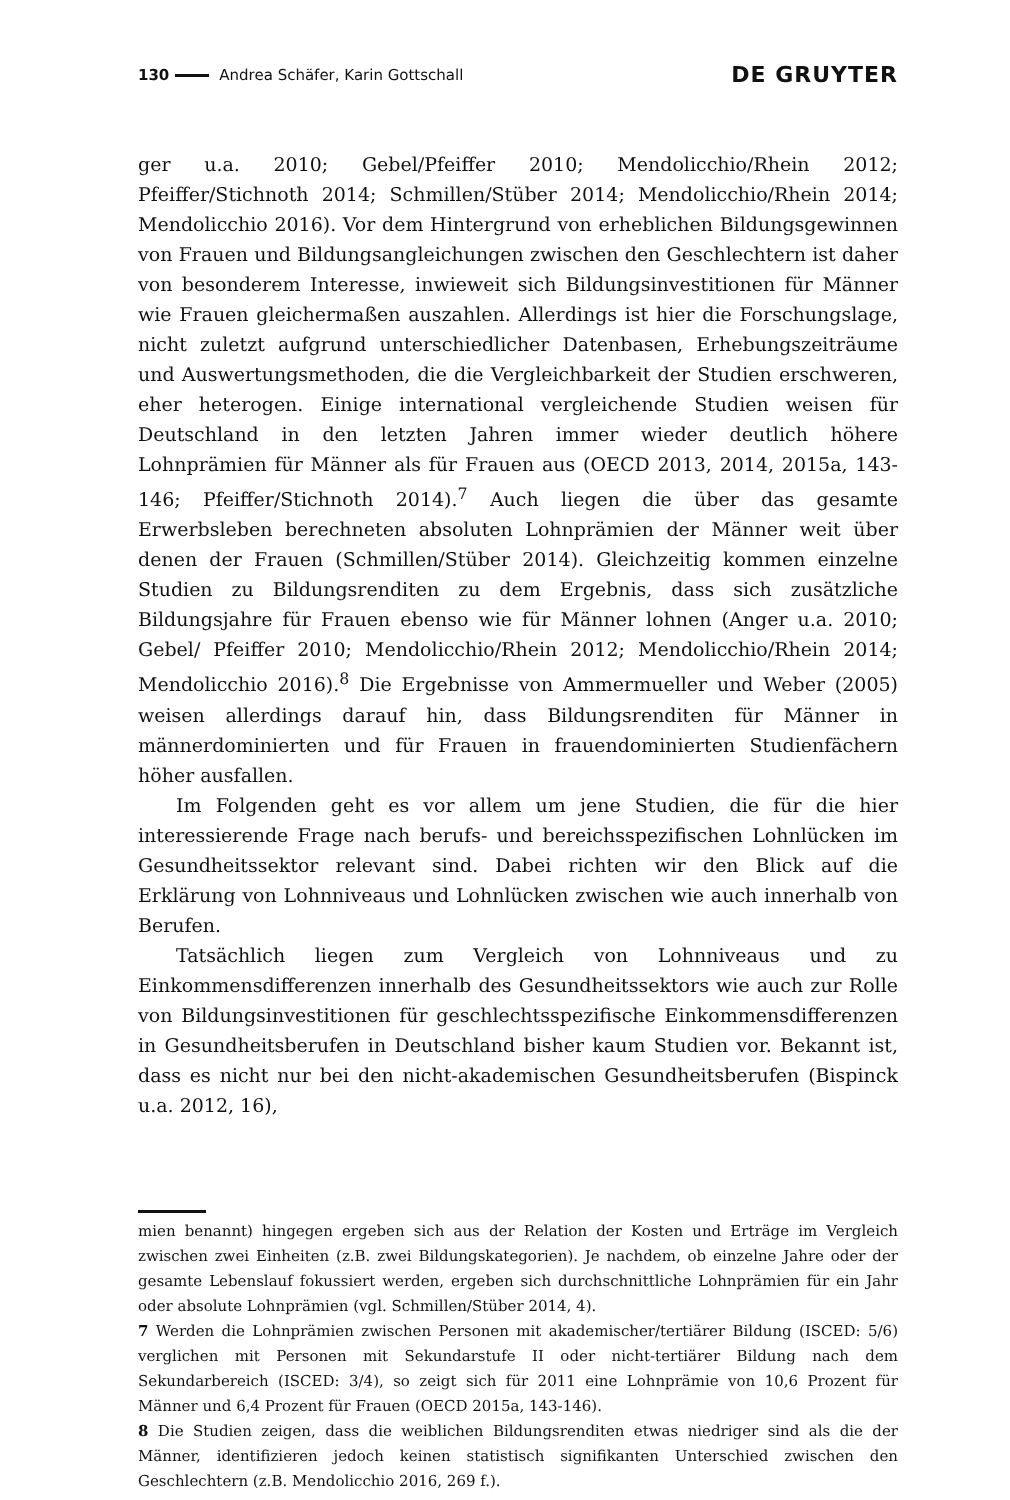130 Andrea Schäfer, Karin Gottschall DE GRUYTER
ger u.a. 2010; Gebel/Pfeiffer 2010; Mendolicchio/Rhein 2012; Pfeiffer/Stichnoth 2014; Schmillen/Stüber 2014; Mendolicchio/Rhein 2014; Mendolicchio 2016). Vor dem Hintergrund von erheblichen Bildungsgewinnen von Frauen und Bildungsangleichungen zwischen den Geschlechtern ist daher von besonderem Interesse, inwieweit sich Bildungsinvestitionen für Männer wie Frauen gleichermaßen auszahlen. Allerdings ist hier die Forschungslage, nicht zuletzt aufgrund unterschiedlicher Datenbasen, Erhebungszeiträume und Auswertungsmethoden, die die Vergleichbarkeit der Studien erschweren, eher heterogen. Einige international vergleichende Studien weisen für Deutschland in den letzten Jahren immer wieder deutlich höhere Lohnprämien für Männer als für Frauen aus (OECD 2013, 2014, 2015a, 143-146; Pfeiffer/Stichnoth 2014).<sup>7</sup> Auch liegen die über das gesamte Erwerbsleben berechneten absoluten Lohnprämien der Männer weit über denen der Frauen (Schmillen/Stüber 2014). Gleichzeitig kommen einzelne Studien zu Bildungsrenditen zu dem Ergebnis, dass sich zusätzliche Bildungsjahre für Frauen ebenso wie für Männer lohnen (Anger u.a. 2010; Gebel/ Pfeiffer 2010; Mendolicchio/Rhein 2012; Mendolicchio/Rhein 2014; Mendolicchio 2016).<sup>8</sup> Die Ergebnisse von Ammermueller und Weber (2005) weisen allerdings darauf hin, dass Bildungsrenditen für Männer in männerdominierten und für Frauen in frauendominierten Studienfächern höher ausfallen.
Im Folgenden geht es vor allem um jene Studien, die für die hier interessierende Frage nach berufs- und bereichsspezifischen Lohnlücken im Gesundheitssektor relevant sind. Dabei richten wir den Blick auf die Erklärung von Lohnniveaus und Lohnlücken zwischen wie auch innerhalb von Berufen.
Tatsächlich liegen zum Vergleich von Lohnniveaus und zu Einkommensdifferenzen innerhalb des Gesundheitssektors wie auch zur Rolle von Bildungsinvestitionen für geschlechtsspezifische Einkommensdifferenzen in Gesundheitsberufen in Deutschland bisher kaum Studien vor. Bekannt ist, dass es nicht nur bei den nicht-akademischen Gesundheitsberufen (Bispinck u.a. 2012, 16),
mien benannt) hingegen ergeben sich aus der Relation der Kosten und Erträge im Vergleich zwischen zwei Einheiten (z.B. zwei Bildungskategorien). Je nachdem, ob einzelne Jahre oder der gesamte Lebenslauf fokussiert werden, ergeben sich durchschnittliche Lohnprämien für ein Jahr oder absolute Lohnprämien (vgl. Schmillen/Stüber 2014, 4).
7 Werden die Lohnprämien zwischen Personen mit akademischer/tertiärer Bildung (ISCED: 5/6) verglichen mit Personen mit Sekundarstufe II oder nicht-tertiärer Bildung nach dem Sekundarbereich (ISCED: 3/4), so zeigt sich für 2011 eine Lohnprämie von 10,6 Prozent für Männer und 6,4 Prozent für Frauen (OECD 2015a, 143-146).
8 Die Studien zeigen, dass die weiblichen Bildungsrenditen etwas niedriger sind als die der Männer, identifizieren jedoch keinen statistisch signifikanten Unterschied zwischen den Geschlechtern (z.B. Mendolicchio 2016, 269 f.).